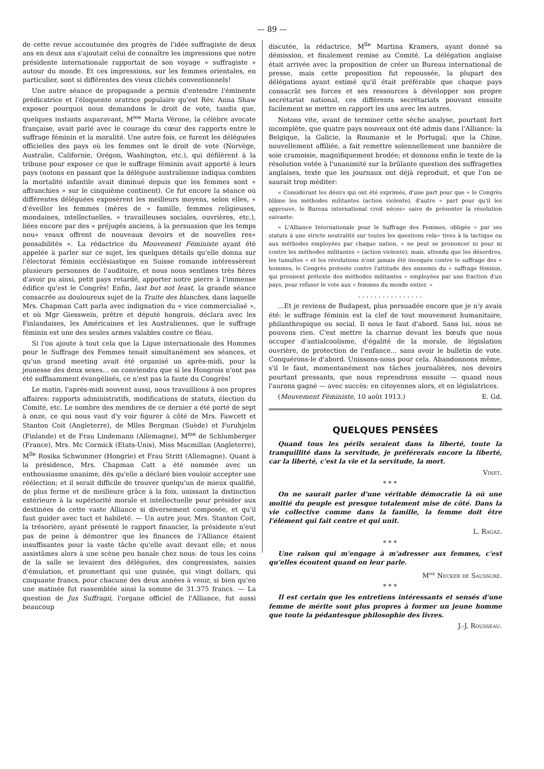— 89 —
de cette revue accoutumée des progrès de l'idée suffragiste de deux ans en deux ans s'ajoutait celui de connaître les impressions que notre présidente internationale rapportait de son voyage « suffragiste » autour du monde. Et ces impressions, sur les femmes orientales, en particulier, sont si différentes des vieux clichés conventionnels!
Une autre séance de propagande a permis d'entendre l'éminente prédicatrice et l'éloquente oratrice populaire qu'est Rév. Anna Shaw exposer pourquoi nous demandons le droit de vote, tandis que, quelques instants auparavant, M<sup>me</sup> Maria Vérone, la célèbre avocate française, avait parlé avec le courage du cœur des rapports entre le suffrage féminin et la moralité. Une autre fois, ce furent les déléguées officielles des pays où les femmes ont le droit de vote (Norvège, Australie, Californie, Orégon, Washington, etc.), qui défilèrent à la tribune pour exposer ce que le suffrage féminin avait apporté à leurs pays (notons en passant que la déléguée australienne indiqua combien la mortalité infantile avait diminué depuis que les femmes sont « affranchies » sur le cinquième continent). Ce fut encore la séance où différentes déléguées exposèrent les meilleurs moyens, selon elles, « d'éveiller les femmes (mères de « famille, femmes religieuses, mondaines, intellectuelles, « travailleuses sociales, ouvrières, etc.), liées encore par des « préjugés anciens, à la persuasion que les temps nou« veaux offrent de nouveaux devoirs et de nouvelles res« ponsabilités ». La rédactrice du Mouvement Féministe ayant été appelée à parler sur ce sujet, les quelques détails qu'elle donna sur l'électorat féminin ecclésiastique en Suisse romande intéressèrent plusieurs personnes de l'auditoire, et nous nous sentîmes très fières d'avoir pu ainsi, petit pays retardé, apporter notre pierre à l'immense édifice qu'est le Congrès! Enfin, last but not least, la grande séance consacrée au douloureux sujet de la Traite des blanches, dans laquelle Mrs. Chapman Catt parla avec indignation du « vice commercialisé », et où Mgr Giesswein, prêtre et député hongrois, déclara avec les Finlandaises, les Américaines et les Australiennes, que le suffrage féminin est une des seules armes valables contre ce fléau.
Si l'on ajoute à tout cela que la Ligue internationale des Hommes pour le Suffrage des Femmes tenait simultanément ses séances, et qu'un grand meeting avait été organisé un après-midi, pour la jeunesse des deux sexes... on conviendra que si les Hongrois n'ont pas été suffisamment évangélisés, ce n'est pas la faute du Congrès!
Le matin, l'après-midi souvent aussi, nous travaillions à nos propres affaires: rapports administratifs, modifications de statuts, élection du Comité, etc. Le nombre des membres de ce dernier a été porté de sept à onze, ce qui nous vaut d'y voir figurer à côté de Mrs. Fawcett et Stanton Coit (Angleterre), de Mlles Bergman (Suède) et Furuhjelm (Finlande) et de Frau Lindemann (Allemagne), M<sup>me</sup> de Schlumberger (France), Mrs. Mc Cormick (Etats-Unis), Miss Macmillan (Angleterre), M<sup>lle</sup> Rosika Schwimmer (Hongrie) et Frau Stritt (Allemagne). Quant à la présidence, Mrs. Chapman Catt a été nommée avec un enthousiasme unanime, dès qu'elle a déclaré bien vouloir accepter une réélection; et il serait difficile de trouver quelqu'un de mieux qualifié, de plus ferme et de meilleure grâce à la fois, unissant la distinction extérieure à la supériorité morale et intellectuelle pour présider aux destinées de cette vaste Alliance si diversement composée, et qu'il faut guider avec tact et habileté. — Un autre jour, Mrs. Stanton Coit, la trésorière, ayant présenté le rapport financier, la présidente n'eut pas de peine à démontrer que les finances de l'Alliance étaient insuffisantes pour la vaste tâche qu'elle avait devant elle; et nous assistâmes alors à une scène peu banale chez nous: de tous les coins de la salle se levaient des déléguées, des congressistes, saisies d'émulation, et promettant qui une guinée, qui vingt dollars, qui cinquante francs, pour chacune des deux années à venir, si bien qu'en une matinée fut rassemblée ainsi la somme de 31.375 francs. — La question de Jus Suffragii, l'organe officiel de l'Alliance, fut aussi beaucoup
discutée, la rédactrice, M<sup>lle</sup> Martina Kramers, ayant donné sa démission, et finalement remise au Comité. La délégation anglaise était arrivée avec la proposition de créer un Bureau international de presse, mais cette proposition fut repoussée, la plupart des délégations ayant estimé qu'il était préférable que chaque pays consacrât ses forces et ses ressources à développer son propre secrétariat national, ces différents secrétariats pouvant ensuite facilement se mettre en rapport les uns avec les autres.
Notons vite, avant de terminer cette sèche analyse, pourtant fort incomplète, que quatre pays nouveaux ont été admis dans l'Alliance: la Belgique, la Galicie, la Roumanie et le Portugal; que la Chine, nouvellement affiliée, a fait remettre solennellement une bannière de soie cramoisie, magnifiquement brodée; et donnons enfin le texte de la résolution votée à l'unanimité sur la brûlante question des suffragettes anglaises, texte que les journaux ont déjà reproduit, et que l'on ne saurait trop méditer:
« Considérant les désirs qui ont été exprimés, d'une part pour que « le Congrès blâme les méthodes militantes (action violente), d'autre « part pour qu'il les approuve, le Bureau international croit néces« saire de présenter la résolution suivante:
« L'Alliance Internationale pour le Suffrage des Femmes, obligée « par ses statuts à une stricte neutralité sur toutes les questions rela« tives à la tactique ou aux méthodes employées par chaque nation, « ne peut se prononcer ni pour ni contre les méthodes militantes « (action violente); mais, attendu que les désordres, les tumultes « et les révolutions n'ont jamais été invoqués contre le suffrage des « hommes, le Congrès proteste contre l'attitude des ennemis du « suffrage féminin, qui prennent prétexte des méthodes militantes « employées par une fraction d'un pays, pour refuser le vote aux « femmes du monde entier. »
. . . . . . . . . . . . . . . .
...Et je reviens de Budapest, plus persuadée encore que je n'y avais été: le suffrage féminin est la clef de tout mouvement humanitaire, philanthropique ou social. Il nous le faut d'abord. Sans lui, nous ne pouvons rien. C'est mettre la charrue devant les bœufs que nous occuper d'antialcoolisme, d'égalité de la morale, de législation ouvrière, de protection de l'enfance... sans avoir le bulletin de vote. Conquérons-le d'abord. Unissons-nous pour cela. Abandonnons même, s'il le faut, momentanément nos tâches journalières, nos devoirs pourtant pressants, que nous reprendrons ensuite — quand nous l'aurons gagné — avec succès: en citoyennes alors, et en législatrices.
(Mouvement Féministe, 10 août 1913.) E. Gd.
QUELQUES PENSÉES
Quand tous les périls seraient dans la liberté, toute la tranquillité dans la servitude, je préférerais encore la liberté, car la liberté, c'est la vie et la servitude, la mort.
Vinet.
* * *
On ne saurait parler d'une véritable démocratie là où une moitié du peuple est presque totalement mise de côté. Dans la vie collective comme dans la famille, la femme doit être l'élément qui fait centre et qui unit.
L. Ragaz.
* * *
Une raison qui m'engage à m'adresser aux femmes, c'est qu'elles écoutent quand on leur parle.
M<sup>me</sup> Necker de Saussure.
* * *
Il est certain que les entretiens intéressants et sensés d'une femme de mérite sont plus propres à former un jeune homme que toute la pédantesque philosophie des livres.
J.-J. Rousseau.